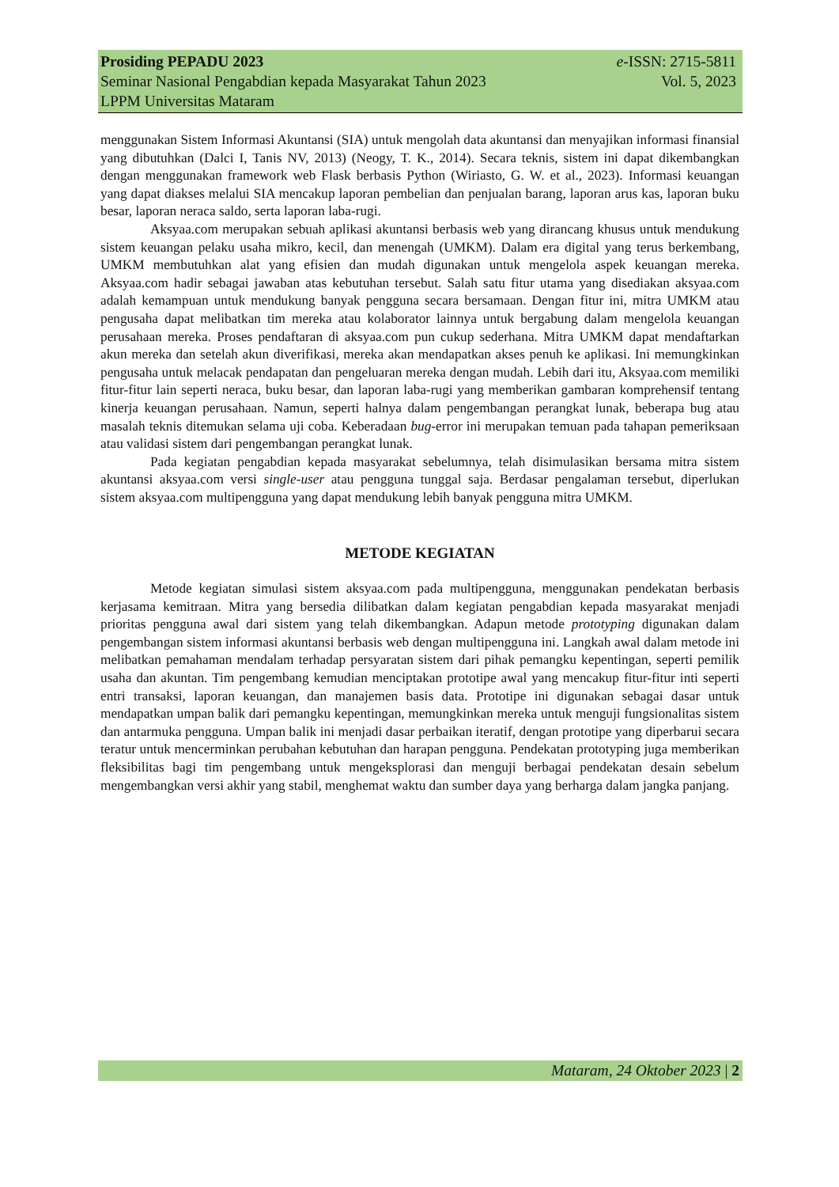Prosiding PEPADU 2023 e-ISSN: 2715-5811
Seminar Nasional Pengabdian kepada Masyarakat Tahun 2023 Vol. 5, 2023
LPPM Universitas Mataram
menggunakan Sistem Informasi Akuntansi (SIA) untuk mengolah data akuntansi dan menyajikan informasi finansial yang dibutuhkan (Dalci I, Tanis NV, 2013) (Neogy, T. K., 2014). Secara teknis, sistem ini dapat dikembangkan dengan menggunakan framework web Flask berbasis Python (Wiriasto, G. W. et al., 2023). Informasi keuangan yang dapat diakses melalui SIA mencakup laporan pembelian dan penjualan barang, laporan arus kas, laporan buku besar, laporan neraca saldo, serta laporan laba-rugi.
Aksyaa.com merupakan sebuah aplikasi akuntansi berbasis web yang dirancang khusus untuk mendukung sistem keuangan pelaku usaha mikro, kecil, dan menengah (UMKM). Dalam era digital yang terus berkembang, UMKM membutuhkan alat yang efisien dan mudah digunakan untuk mengelola aspek keuangan mereka. Aksyaa.com hadir sebagai jawaban atas kebutuhan tersebut. Salah satu fitur utama yang disediakan aksyaa.com adalah kemampuan untuk mendukung banyak pengguna secara bersamaan. Dengan fitur ini, mitra UMKM atau pengusaha dapat melibatkan tim mereka atau kolaborator lainnya untuk bergabung dalam mengelola keuangan perusahaan mereka. Proses pendaftaran di aksyaa.com pun cukup sederhana. Mitra UMKM dapat mendaftarkan akun mereka dan setelah akun diverifikasi, mereka akan mendapatkan akses penuh ke aplikasi. Ini memungkinkan pengusaha untuk melacak pendapatan dan pengeluaran mereka dengan mudah. Lebih dari itu, Aksyaa.com memiliki fitur-fitur lain seperti neraca, buku besar, dan laporan laba-rugi yang memberikan gambaran komprehensif tentang kinerja keuangan perusahaan. Namun, seperti halnya dalam pengembangan perangkat lunak, beberapa bug atau masalah teknis ditemukan selama uji coba. Keberadaan bug-error ini merupakan temuan pada tahapan pemeriksaan atau validasi sistem dari pengembangan perangkat lunak.
Pada kegiatan pengabdian kepada masyarakat sebelumnya, telah disimulasikan bersama mitra sistem akuntansi aksyaa.com versi single-user atau pengguna tunggal saja. Berdasar pengalaman tersebut, diperlukan sistem aksyaa.com multipengguna yang dapat mendukung lebih banyak pengguna mitra UMKM.
METODE KEGIATAN
Metode kegiatan simulasi sistem aksyaa.com pada multipengguna, menggunakan pendekatan berbasis kerjasama kemitraan. Mitra yang bersedia dilibatkan dalam kegiatan pengabdian kepada masyarakat menjadi prioritas pengguna awal dari sistem yang telah dikembangkan. Adapun metode prototyping digunakan dalam pengembangan sistem informasi akuntansi berbasis web dengan multipengguna ini. Langkah awal dalam metode ini melibatkan pemahaman mendalam terhadap persyaratan sistem dari pihak pemangku kepentingan, seperti pemilik usaha dan akuntan. Tim pengembang kemudian menciptakan prototipe awal yang mencakup fitur-fitur inti seperti entri transaksi, laporan keuangan, dan manajemen basis data. Prototipe ini digunakan sebagai dasar untuk mendapatkan umpan balik dari pemangku kepentingan, memungkinkan mereka untuk menguji fungsionalitas sistem dan antarmuka pengguna. Umpan balik ini menjadi dasar perbaikan iteratif, dengan prototipe yang diperbarui secara teratur untuk mencerminkan perubahan kebutuhan dan harapan pengguna. Pendekatan prototyping juga memberikan fleksibilitas bagi tim pengembang untuk mengeksplorasi dan menguji berbagai pendekatan desain sebelum mengembangkan versi akhir yang stabil, menghemat waktu dan sumber daya yang berharga dalam jangka panjang.
Mataram, 24 Oktober 2023 | 2